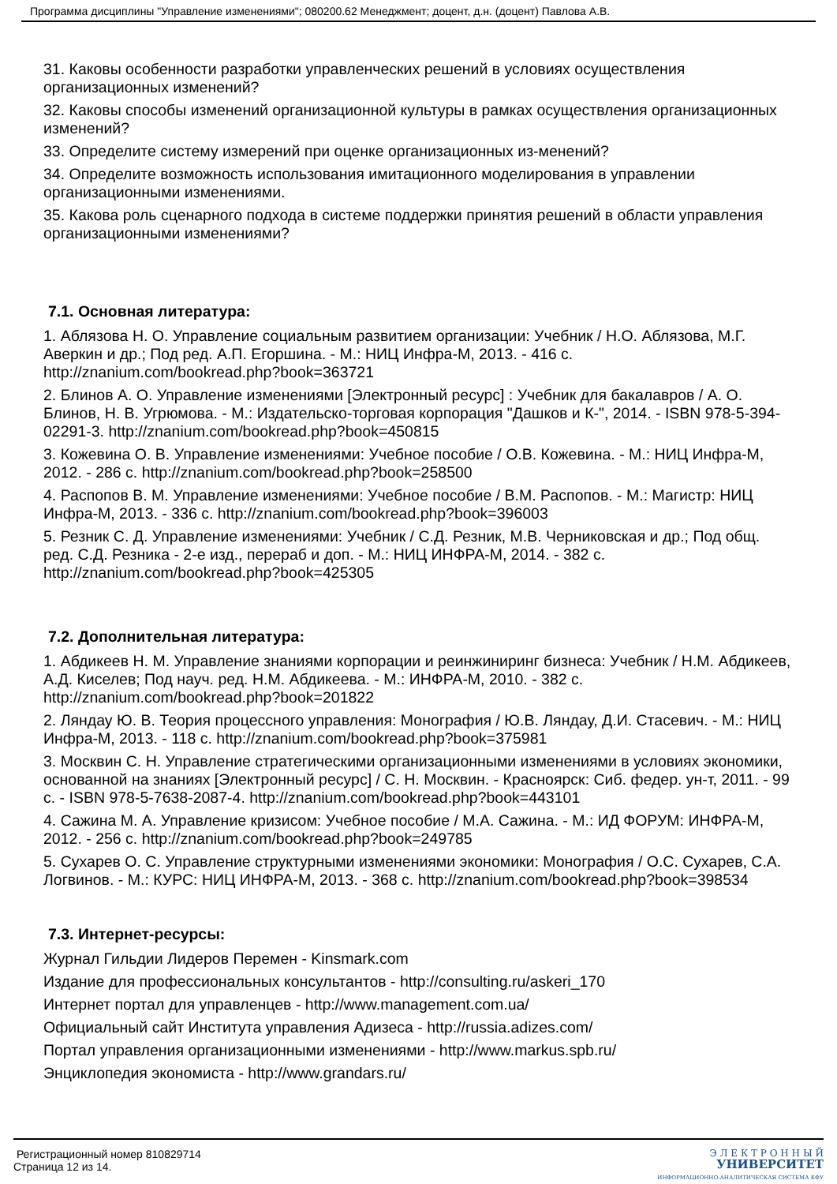Программа дисциплины "Управление изменениями"; 080200.62 Менеджмент; доцент, д.н. (доцент) Павлова А.В.
31. Каковы особенности разработки управленческих решений в условиях осуществления организационных изменений?
32. Каковы способы изменений организационной культуры в рамках осуществления организационных изменений?
33. Определите систему измерений при оценке организационных из-менений?
34. Определите возможность использования имитационного моделирования в управлении организационными изменениями.
35. Какова роль сценарного подхода в системе поддержки принятия решений в области управления организационными изменениями?
7.1. Основная литература:
1. Аблязова Н. О. Управление социальным развитием организации: Учебник / Н.О. Аблязова, М.Г. Аверкин и др.; Под ред. А.П. Егоршина. - М.: НИЦ Инфра-М, 2013. - 416 с. http://znanium.com/bookread.php?book=363721
2. Блинов А. О. Управление изменениями [Электронный ресурс] : Учебник для бакалавров / А. О. Блинов, Н. В. Угрюмова. - М.: Издательско-торговая корпорация "Дашков и К-", 2014. - ISBN 978-5-394-02291-3. http://znanium.com/bookread.php?book=450815
3. Кожевина О. В. Управление изменениями: Учебное пособие / О.В. Кожевина. - М.: НИЦ Инфра-М, 2012. - 286 с. http://znanium.com/bookread.php?book=258500
4. Распопов В. М. Управление изменениями: Учебное пособие / В.М. Распопов. - М.: Магистр: НИЦ Инфра-М, 2013. - 336 с. http://znanium.com/bookread.php?book=396003
5. Резник С. Д. Управление изменениями: Учебник / С.Д. Резник, М.В. Черниковская и др.; Под общ. ред. С.Д. Резника - 2-е изд., перераб и доп. - М.: НИЦ ИНФРА-М, 2014. - 382 с. http://znanium.com/bookread.php?book=425305
7.2. Дополнительная литература:
1. Абдикеев Н. М. Управление знаниями корпорации и реинжиниринг бизнеса: Учебник / Н.М. Абдикеев, А.Д. Киселев; Под науч. ред. Н.М. Абдикеева. - М.: ИНФРА-М, 2010. - 382 с. http://znanium.com/bookread.php?book=201822
2. Ляндау Ю. В. Теория процессного управления: Монография / Ю.В. Ляндау, Д.И. Стасевич. - М.: НИЦ Инфра-М, 2013. - 118 с. http://znanium.com/bookread.php?book=375981
3. Москвин С. Н. Управление стратегическими организационными изменениями в условиях экономики, основанной на знаниях [Электронный ресурс] / С. Н. Москвин. - Красноярск: Сиб. федер. ун-т, 2011. - 99 с. - ISBN 978-5-7638-2087-4. http://znanium.com/bookread.php?book=443101
4. Сажина М. А. Управление кризисом: Учебное пособие / М.А. Сажина. - М.: ИД ФОРУМ: ИНФРА-М, 2012. - 256 с. http://znanium.com/bookread.php?book=249785
5. Сухарев О. С. Управление структурными изменениями экономики: Монография / О.С. Сухарев, С.А. Логвинов. - М.: КУРС: НИЦ ИНФРА-М, 2013. - 368 с. http://znanium.com/bookread.php?book=398534
7.3. Интернет-ресурсы:
Журнал Гильдии Лидеров Перемен - Kinsmark.com
Издание для профессиональных консультантов - http://consulting.ru/askeri_170
Интернет портал для управленцев - http://www.management.com.ua/
Официальный сайт Института управления Адизеса - http://russia.adizes.com/
Портал управления организационными изменениями - http://www.markus.spb.ru/
Энциклопедия экономиста - http://www.grandars.ru/
Регистрационный номер 810829714
Страница 12 из 14.
Э Л Е К Т Р О Н Н Ы Й
УНИВЕРСИТЕТ
ИНФОРМАЦИОННО-АНАЛИТИЧЕСКАЯ СИСТЕМА КФУ